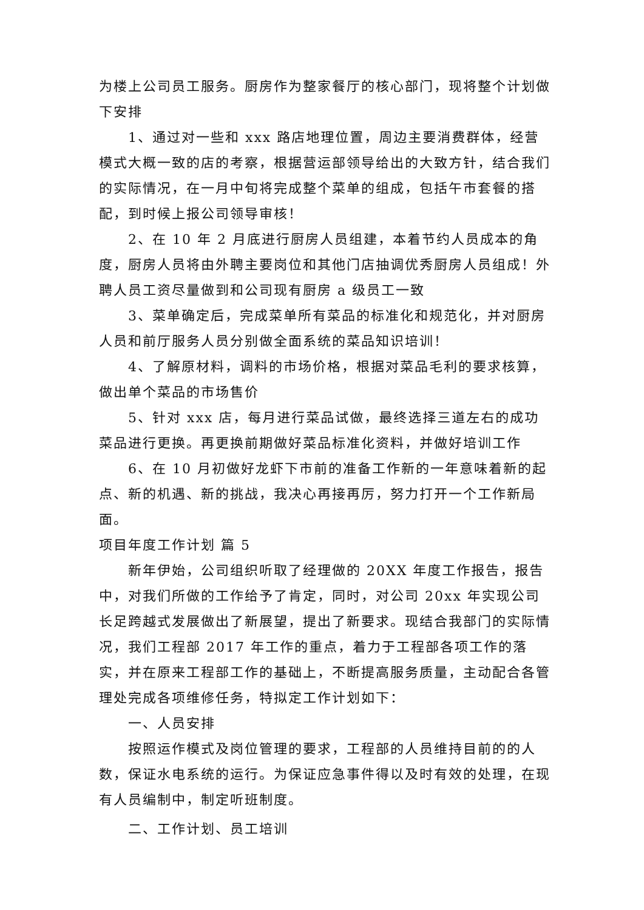为楼上公司员工服务。厨房作为整家餐厅的核心部门，现将整个计划做下安排
1、通过对一些和 xxx 路店地理位置，周边主要消费群体，经营模式大概一致的店的考察，根据营运部领导给出的大致方针，结合我们的实际情况，在一月中旬将完成整个菜单的组成，包括午市套餐的搭配，到时候上报公司领导审核！
2、在 10 年 2 月底进行厨房人员组建，本着节约人员成本的角度，厨房人员将由外聘主要岗位和其他门店抽调优秀厨房人员组成！外聘人员工资尽量做到和公司现有厨房 a 级员工一致
3、菜单确定后，完成菜单所有菜品的标准化和规范化，并对厨房人员和前厅服务人员分别做全面系统的菜品知识培训！
4、了解原材料，调料的市场价格，根据对菜品毛利的要求核算，做出单个菜品的市场售价
5、针对 xxx 店，每月进行菜品试做，最终选择三道左右的成功菜品进行更换。再更换前期做好菜品标准化资料，并做好培训工作
6、在 10 月初做好龙虾下市前的准备工作新的一年意味着新的起点、新的机遇、新的挑战，我决心再接再厉，努力打开一个工作新局面。
项目年度工作计划 篇 5
新年伊始，公司组织听取了经理做的 20XX 年度工作报告，报告中，对我们所做的工作给予了肯定，同时，对公司 20xx 年实现公司长足跨越式发展做出了新展望，提出了新要求。现结合我部门的实际情况，我们工程部 2017 年工作的重点，着力于工程部各项工作的落实，并在原来工程部工作的基础上，不断提高服务质量，主动配合各管理处完成各项维修任务，特拟定工作计划如下：
一、人员安排
按照运作模式及岗位管理的要求，工程部的人员维持目前的的人数，保证水电系统的运行。为保证应急事件得以及时有效的处理，在现有人员编制中，制定听班制度。
二、工作计划、员工培训